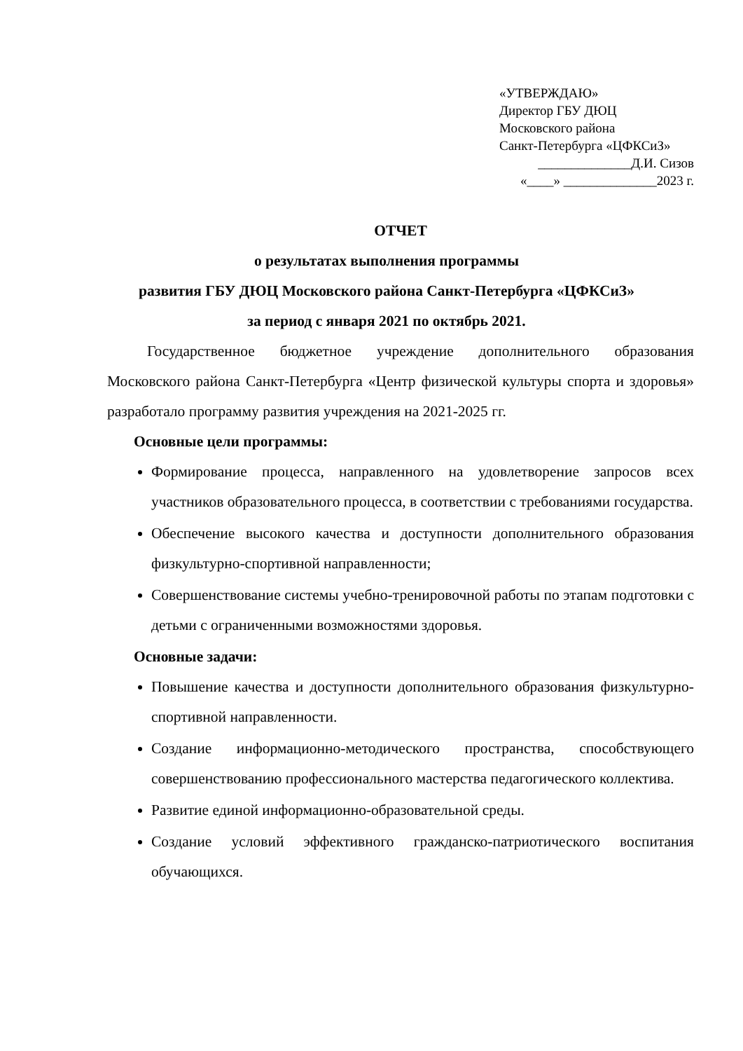«УТВЕРЖДАЮ»
Директор ГБУ ДЮЦ
Московского района
Санкт-Петербурга «ЦФКСиЗ»
______________Д.И. Сизов
«____» ______________2023 г.
ОТЧЕТ
о результатах выполнения программы
развития ГБУ ДЮЦ Московского района Санкт-Петербурга «ЦФКСиЗ»
за период с января 2021 по октябрь 2021.
Государственное бюджетное учреждение дополнительного образования Московского района Санкт-Петербурга «Центр физической культуры спорта и здоровья» разработало программу развития учреждения на 2021-2025 гг.
Основные цели программы:
Формирование процесса, направленного на удовлетворение запросов всех участников образовательного процесса, в соответствии с требованиями государства.
Обеспечение высокого качества и доступности дополнительного образования физкультурно-спортивной направленности;
Совершенствование системы учебно-тренировочной работы по этапам подготовки с детьми с ограниченными возможностями здоровья.
Основные задачи:
Повышение качества и доступности дополнительного образования физкультурно-спортивной направленности.
Создание информационно-методического пространства, способствующего совершенствованию профессионального мастерства педагогического коллектива.
Развитие единой информационно-образовательной среды.
Создание условий эффективного гражданско-патриотического воспитания обучающихся.